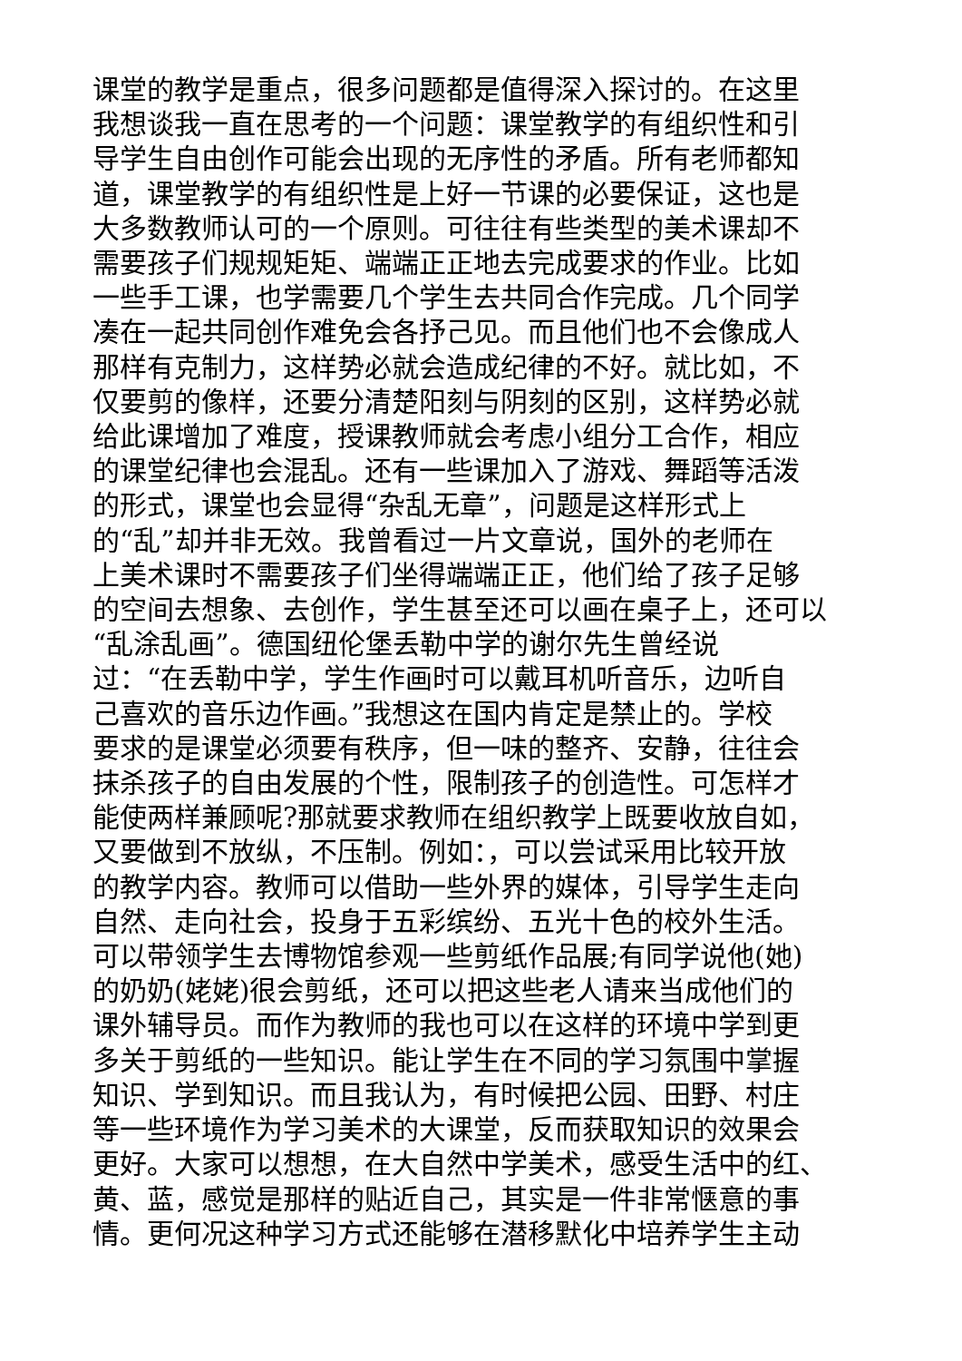课堂的教学是重点，很多问题都是值得深入探讨的。在这里
我想谈我一直在思考的一个问题：课堂教学的有组织性和引
导学生自由创作可能会出现的无序性的矛盾。所有老师都知
道，课堂教学的有组织性是上好一节课的必要保证，这也是
大多数教师认可的一个原则。可往往有些类型的美术课却不
需要孩子们规规矩矩、端端正正地去完成要求的作业。比如
一些手工课，也学需要几个学生去共同合作完成。几个同学
凑在一起共同创作难免会各抒己见。而且他们也不会像成人
那样有克制力，这样势必就会造成纪律的不好。就比如，不
仅要剪的像样，还要分清楚阳刻与阴刻的区别，这样势必就
给此课增加了难度，授课教师就会考虑小组分工合作，相应
的课堂纪律也会混乱。还有一些课加入了游戏、舞蹈等活泼
的形式，课堂也会显得“杂乱无章”，问题是这样形式上
的“乱”却并非无效。我曾看过一片文章说，国外的老师在
上美术课时不需要孩子们坐得端端正正，他们给了孩子足够
的空间去想象、去创作，学生甚至还可以画在桌子上，还可以
“乱涂乱画”。德国纽伦堡丢勒中学的谢尔先生曾经说
过：“在丢勒中学，学生作画时可以戴耳机听音乐，边听自
己喜欢的音乐边作画。”我想这在国内肯定是禁止的。学校
要求的是课堂必须要有秩序，但一味的整齐、安静，往往会
抹杀孩子的自由发展的个性，限制孩子的创造性。可怎样才
能使两样兼顾呢?那就要求教师在组织教学上既要收放自如，
又要做到不放纵，不压制。例如：，可以尝试采用比较开放
的教学内容。教师可以借助一些外界的媒体，引导学生走向
自然、走向社会，投身于五彩缤纷、五光十色的校外生活。
可以带领学生去博物馆参观一些剪纸作品展;有同学说他(她)
的奶奶(姥姥)很会剪纸，还可以把这些老人请来当成他们的
课外辅导员。而作为教师的我也可以在这样的环境中学到更
多关于剪纸的一些知识。能让学生在不同的学习氛围中掌握
知识、学到知识。而且我认为，有时候把公园、田野、村庄
等一些环境作为学习美术的大课堂，反而获取知识的效果会
更好。大家可以想想，在大自然中学美术，感受生活中的红、
黄、蓝，感觉是那样的贴近自己，其实是一件非常惬意的事
情。更何况这种学习方式还能够在潜移默化中培养学生主动